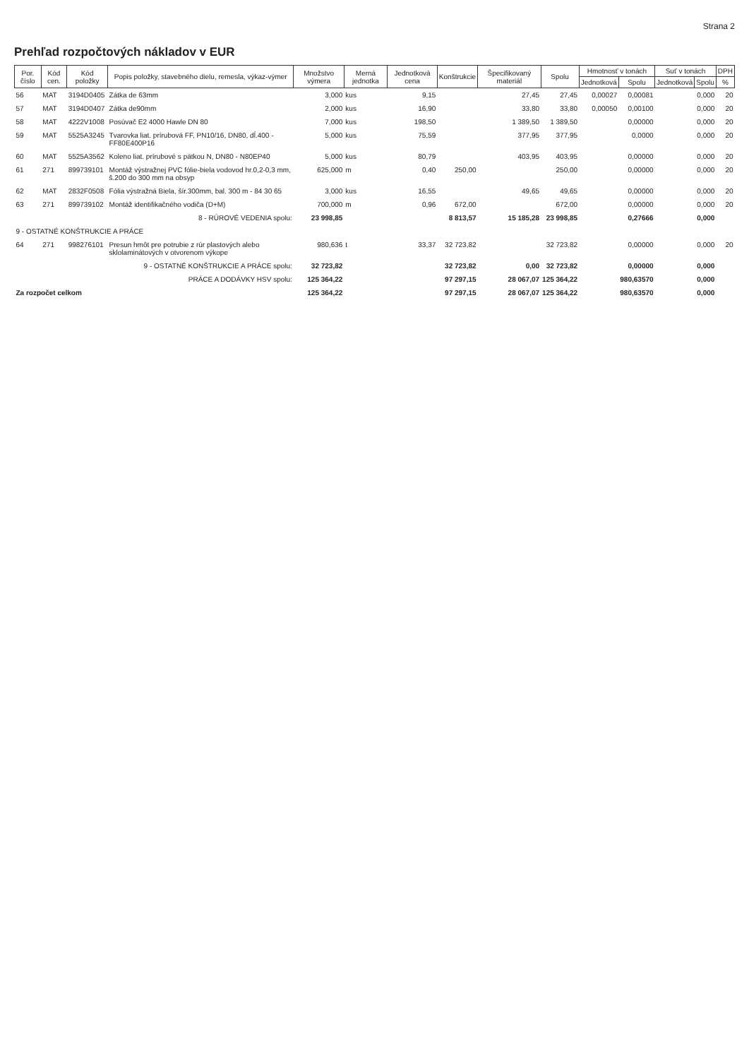Strana 2
Prehľad rozpočtových nákladov v EUR
| Por. číslo | Kód cen. | Kód položky | Popis položky, stavebného dielu, remesla, výkaz-výmer | Množstvo výmera | Merná jednotka | Jednotková cena | Konštrukcie | Špecifikovaný materiál | Spolu | Hmotnosť v tonách | | Suť v tonách | | DPH |
| --- | --- | --- | --- | --- | --- | --- | --- | --- | --- | --- | --- | --- | --- | --- |
| | | | | | | | | | | Jednotková | Spolu | Jednotková | Spolu | % |
| 56 | MAT | 3194D0405 | Zátka de 63mm | 3,000 | kus | 9,15 | | 27,45 | 27,45 | 0,00027 | 0,00081 | | 0,000 | 20 |
| 57 | MAT | 3194D0407 | Zátka de90mm | 2,000 | kus | 16,90 | | 33,80 | 33,80 | 0,00050 | 0,00100 | | 0,000 | 20 |
| 58 | MAT | 4222V1008 | Posúvač E2 4000 Hawle DN 80 | 7,000 | kus | 198,50 | | 1 389,50 | 1 389,50 | | 0,00000 | | 0,000 | 20 |
| 59 | MAT | 5525A3245 | Tvarovka liat. prírubová FF, PN10/16, DN80, dĺ.400 - FF80E400P16 | 5,000 | kus | 75,59 | | 377,95 | 377,95 | | 0,0000 | | 0,000 | 20 |
| 60 | MAT | 5525A3562 | Koleno liat. prírubové s pätkou N, DN80 - N80EP40 | 5,000 | kus | 80,79 | | 403,95 | 403,95 | | 0,00000 | | 0,000 | 20 |
| 61 | 271 | 899739101 | Montáž výstražnej PVC fólie-biela vodovod hr.0,2-0,3 mm, š.200 do 300 mm na obsyp | 625,000 | m | 0,40 | 250,00 | | 250,00 | | 0,00000 | | 0,000 | 20 |
| 62 | MAT | 2832F0508 | Fólia výstražná Biela, šír.300mm, bal. 300 m - 84 30 65 | 3,000 | kus | 16,55 | | 49,65 | 49,65 | | 0,00000 | | 0,000 | 20 |
| 63 | 271 | 899739102 | Montáž identifikačného vodiča (D+M) | 700,000 | m | 0,96 | 672,00 | | 672,00 | | 0,00000 | | 0,000 | 20 |
| 8 - RÚROVÉ VEDENIA spolu: | | | | 23 998,85 | | | 8 813,57 | 15 185,28 | 23 998,85 | | 0,27666 | | 0,000 | |
| 9 - OSTATNÉ KONŠTRUKCIE A PRÁCE | | | | | | | | | | | | | | |
| 64 | 271 | 998276101 | Presun hmôt pre potrubie z rúr plastových alebo sklolaminátových v otvorenom výkope | 980,636 | t | 33,37 | 32 723,82 | | 32 723,82 | | 0,00000 | | 0,000 | 20 |
| 9 - OSTATNÉ KONŠTRUKCIE A PRÁCE spolu: | | | | 32 723,82 | | | 32 723,82 | 0,00 | 32 723,82 | | 0,00000 | | 0,000 | |
| PRÁCE A DODÁVKY HSV spolu: | | | | 125 364,22 | | | 97 297,15 | 28 067,07 | 125 364,22 | | 980,63570 | | 0,000 | |
| Za rozpočet celkom | | | | 125 364,22 | | | 97 297,15 | 28 067,07 | 125 364,22 | | 980,63570 | | 0,000 | |